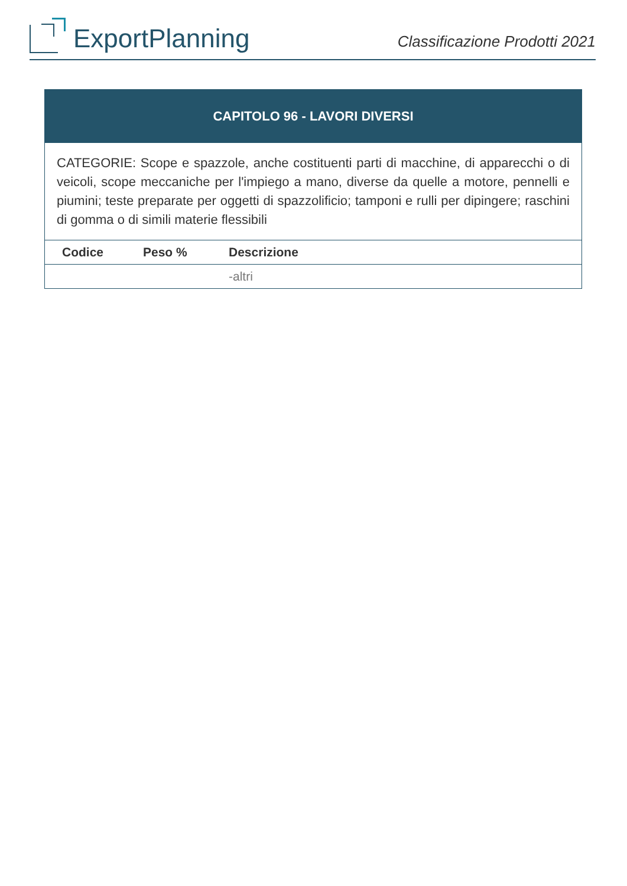ExportPlanning
Classificazione Prodotti 2021
CAPITOLO 96 - LAVORI DIVERSI
CATEGORIE: Scope e spazzole, anche costituenti parti di macchine, di apparecchi o di veicoli, scope meccaniche per l'impiego a mano, diverse da quelle a motore, pennelli e piumini; teste preparate per oggetti di spazzolificio; tamponi e rulli per dipingere; raschini di gomma o di simili materie flessibili
| Codice | Peso % | Descrizione |
| --- | --- | --- |
| | | -altri |